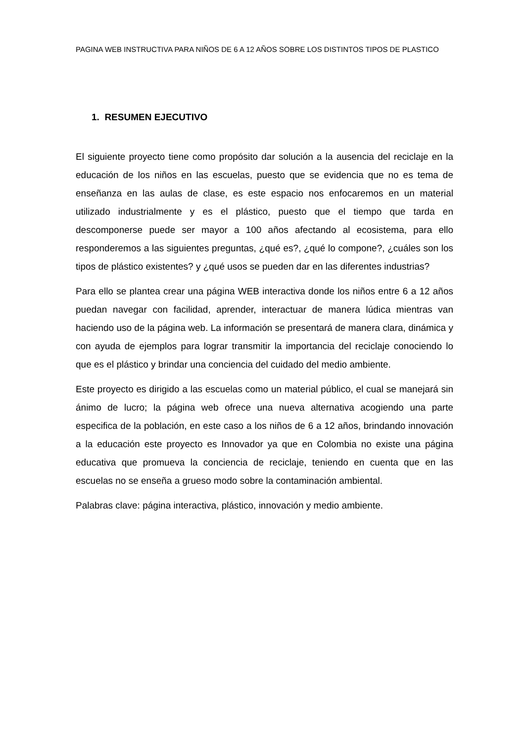PAGINA WEB INSTRUCTIVA PARA NIÑOS DE 6 A 12 AÑOS SOBRE LOS DISTINTOS TIPOS DE PLASTICO
1. RESUMEN EJECUTIVO
El siguiente proyecto tiene como propósito dar solución a la ausencia del reciclaje en la educación de los niños en las escuelas, puesto que se evidencia que no es tema de enseñanza en las aulas de clase, es este espacio nos enfocaremos en un material utilizado industrialmente y es el plástico, puesto que el tiempo que tarda en descomponerse puede ser mayor a 100 años afectando al ecosistema, para ello responderemos a las siguientes preguntas, ¿qué es?, ¿qué lo compone?, ¿cuáles son los tipos de plástico existentes? y ¿qué usos se pueden dar en las diferentes industrias?
Para ello se plantea crear una página WEB interactiva donde los niños entre 6 a 12 años puedan navegar con facilidad, aprender, interactuar de manera lúdica mientras van haciendo uso de la página web. La información se presentará de manera clara, dinámica y con ayuda de ejemplos para lograr transmitir la importancia del reciclaje conociendo lo que es el plástico y brindar una conciencia del cuidado del medio ambiente.
Este proyecto es dirigido a las escuelas como un material público, el cual se manejará sin ánimo de lucro; la página web ofrece una nueva alternativa acogiendo una parte especifica de la población, en este caso a los niños de 6 a 12 años, brindando innovación a la educación este proyecto es Innovador ya que en Colombia no existe una página educativa que promueva la conciencia de reciclaje, teniendo en cuenta que en las escuelas no se enseña a grueso modo sobre la contaminación ambiental.
Palabras clave: página interactiva, plástico, innovación y medio ambiente.